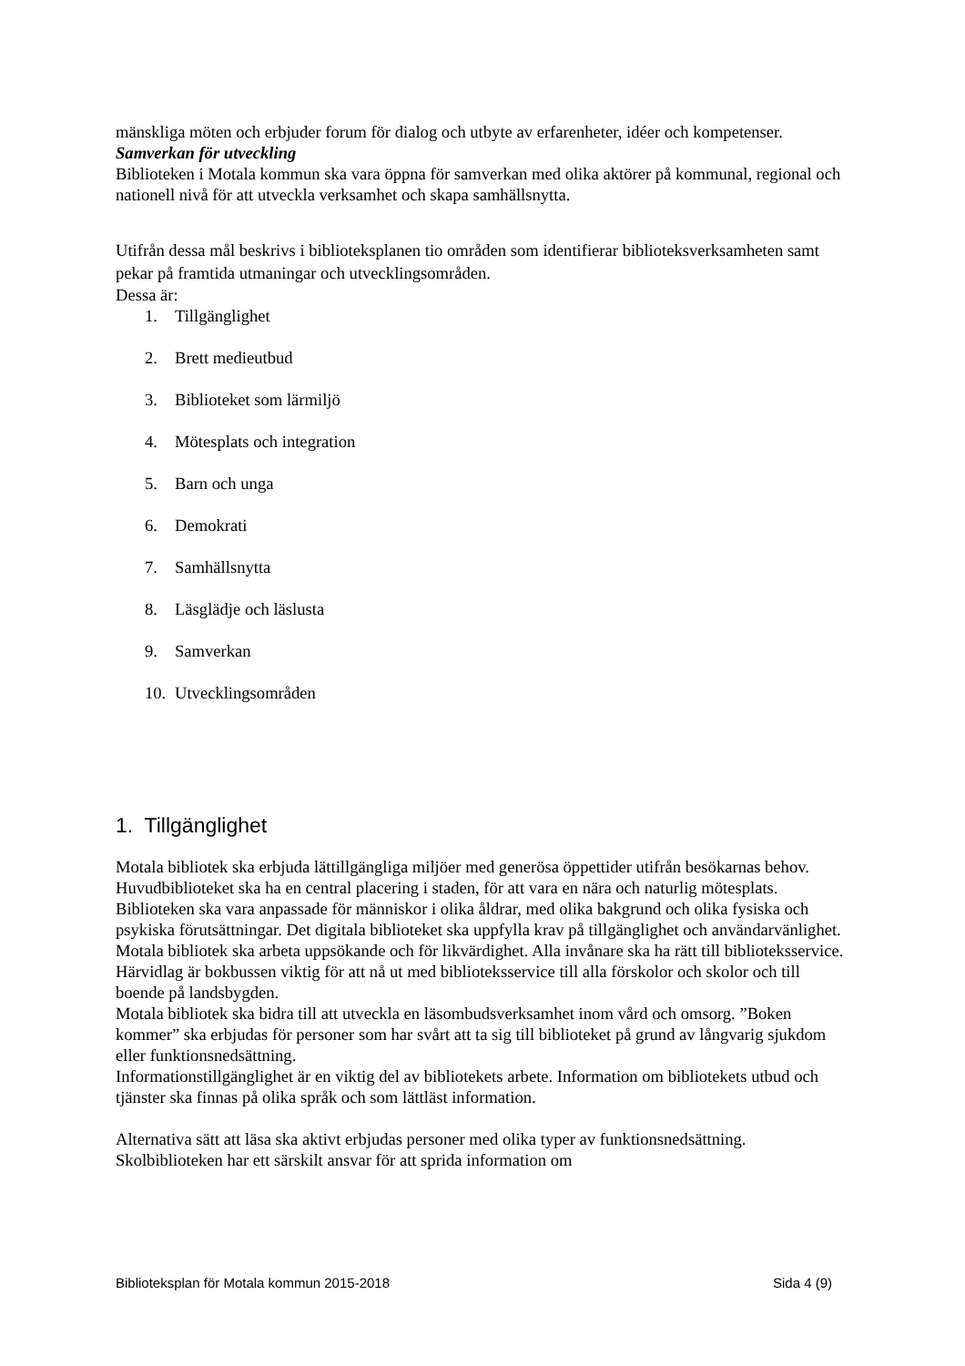mänskliga möten och erbjuder forum för dialog och utbyte av erfarenheter, idéer och kompetenser.
Samverkan för utveckling
Biblioteken i Motala kommun ska vara öppna för samverkan med olika aktörer på kommunal, regional och nationell nivå för att utveckla verksamhet och skapa samhällsnytta.
Utifrån dessa mål beskrivs i biblioteksplanen tio områden som identifierar biblioteksverksamheten samt pekar på framtida utmaningar och utvecklingsområden.
Dessa är:
1. Tillgänglighet
2. Brett medieutbud
3. Biblioteket som lärmiljö
4. Mötesplats och integration
5. Barn och unga
6. Demokrati
7. Samhällsnytta
8. Läsglädje och läslusta
9. Samverkan
10. Utvecklingsområden
1. Tillgänglighet
Motala bibliotek ska erbjuda lättillgängliga miljöer med generösa öppettider utifrån besökarnas behov. Huvudbiblioteket ska ha en central placering i staden, för att vara en nära och naturlig mötesplats. Biblioteken ska vara anpassade för människor i olika åldrar, med olika bakgrund och olika fysiska och psykiska förutsättningar. Det digitala biblioteket ska uppfylla krav på tillgänglighet och användarvänlighet.
Motala bibliotek ska arbeta uppsökande och för likvärdighet. Alla invånare ska ha rätt till biblioteksservice. Härvidlag är bokbussen viktig för att nå ut med biblioteksservice till alla förskolor och skolor och till boende på landsbygden.
Motala bibliotek ska bidra till att utveckla en läsombudsverksamhet inom vård och omsorg. ”Boken kommer” ska erbjudas för personer som har svårt att ta sig till biblioteket på grund av långvarig sjukdom eller funktionsnedsättning.
Informationstillgänglighet är en viktig del av bibliotekets arbete. Information om bibliotekets utbud och tjänster ska finnas på olika språk och som lättläst information.
Alternativa sätt att läsa ska aktivt erbjudas personer med olika typer av funktionsnedsättning. Skolbiblioteken har ett särskilt ansvar för att sprida information om
Biblioteksplan för Motala kommun 2015-2018 Sida 4 (9)